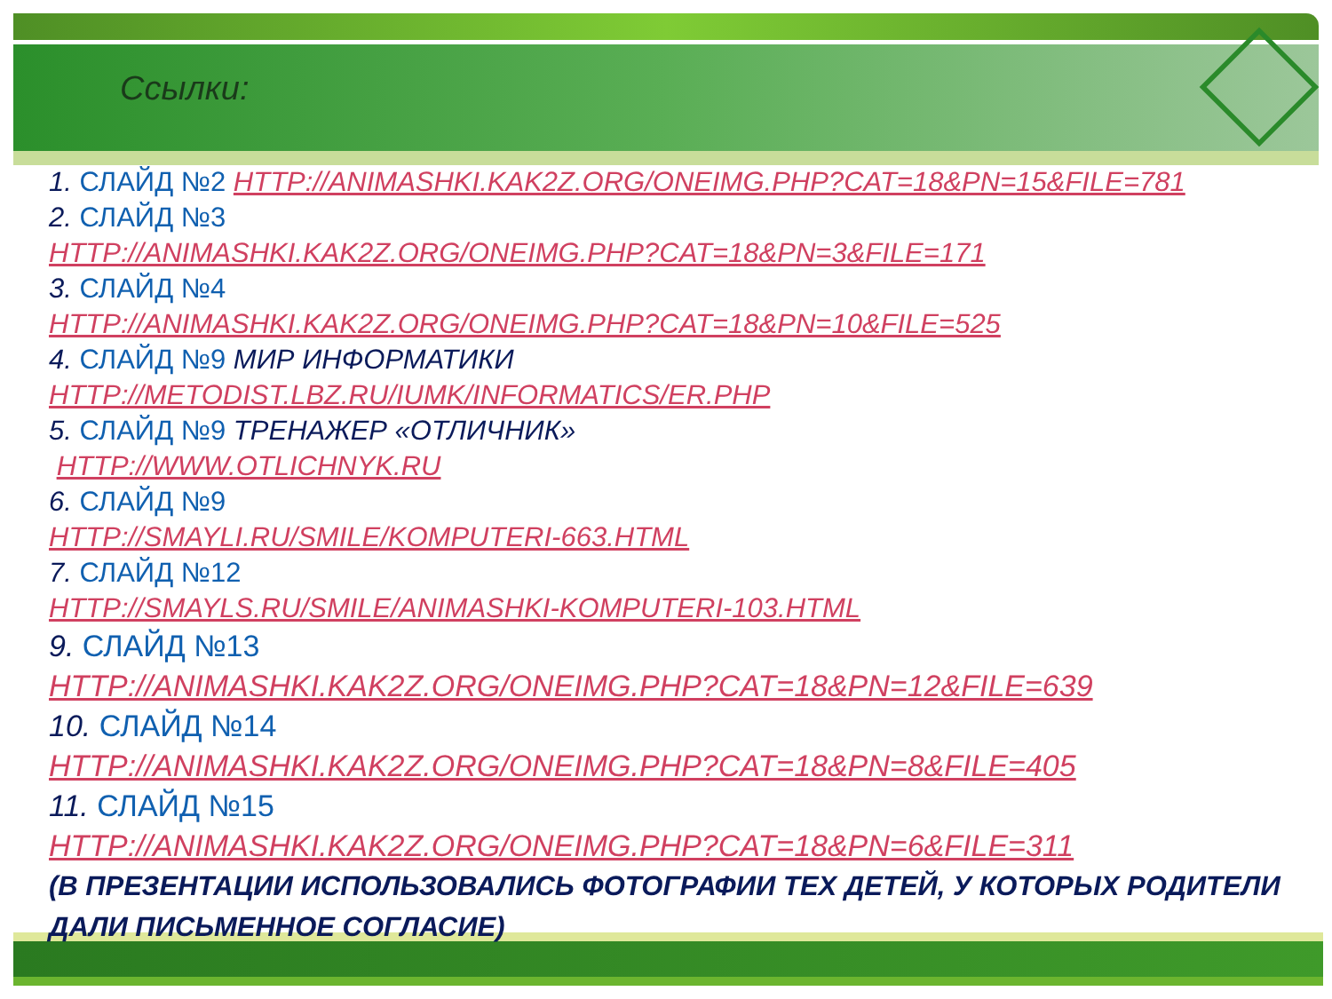Ссылки:
1. СЛАЙД №2 HTTP://ANIMASHKI.KAK2Z.ORG/ONEIMG.PHP?CAT=18&PN=15&FILE=781
2. СЛАЙД №3
HTTP://ANIMASHKI.KAK2Z.ORG/ONEIMG.PHP?CAT=18&PN=3&FILE=171
3. СЛАЙД №4
HTTP://ANIMASHKI.KAK2Z.ORG/ONEIMG.PHP?CAT=18&PN=10&FILE=525
4. СЛАЙД №9 МИР ИНФОРМАТИКИ
HTTP://METODIST.LBZ.RU/IUMK/INFORMATICS/ER.PHP
5. СЛАЙД №9 ТРЕНАЖЕР «ОТЛИЧНИК»
HTTP://WWW.OTLICHNYK.RU
6. СЛАЙД №9
HTTP://SMAYLI.RU/SMILE/KOMPUTERI-663.HTML
7. СЛАЙД №12
HTTP://SMAYLS.RU/SMILE/ANIMASHKI-KOMPUTERI-103.HTML
9. СЛАЙД №13
HTTP://ANIMASHKI.KAK2Z.ORG/ONEIMG.PHP?CAT=18&PN=12&FILE=639
10. СЛАЙД №14
HTTP://ANIMASHKI.KAK2Z.ORG/ONEIMG.PHP?CAT=18&PN=8&FILE=405
11. СЛАЙД №15
HTTP://ANIMASHKI.KAK2Z.ORG/ONEIMG.PHP?CAT=18&PN=6&FILE=311
(В ПРЕЗЕНТАЦИИ ИСПОЛЬЗОВАЛИСЬ ФОТОГРАФИИ ТЕХ ДЕТЕЙ, У КОТОРЫХ РОДИТЕЛИ ДАЛИ ПИСЬМЕННОЕ СОГЛАСИЕ)